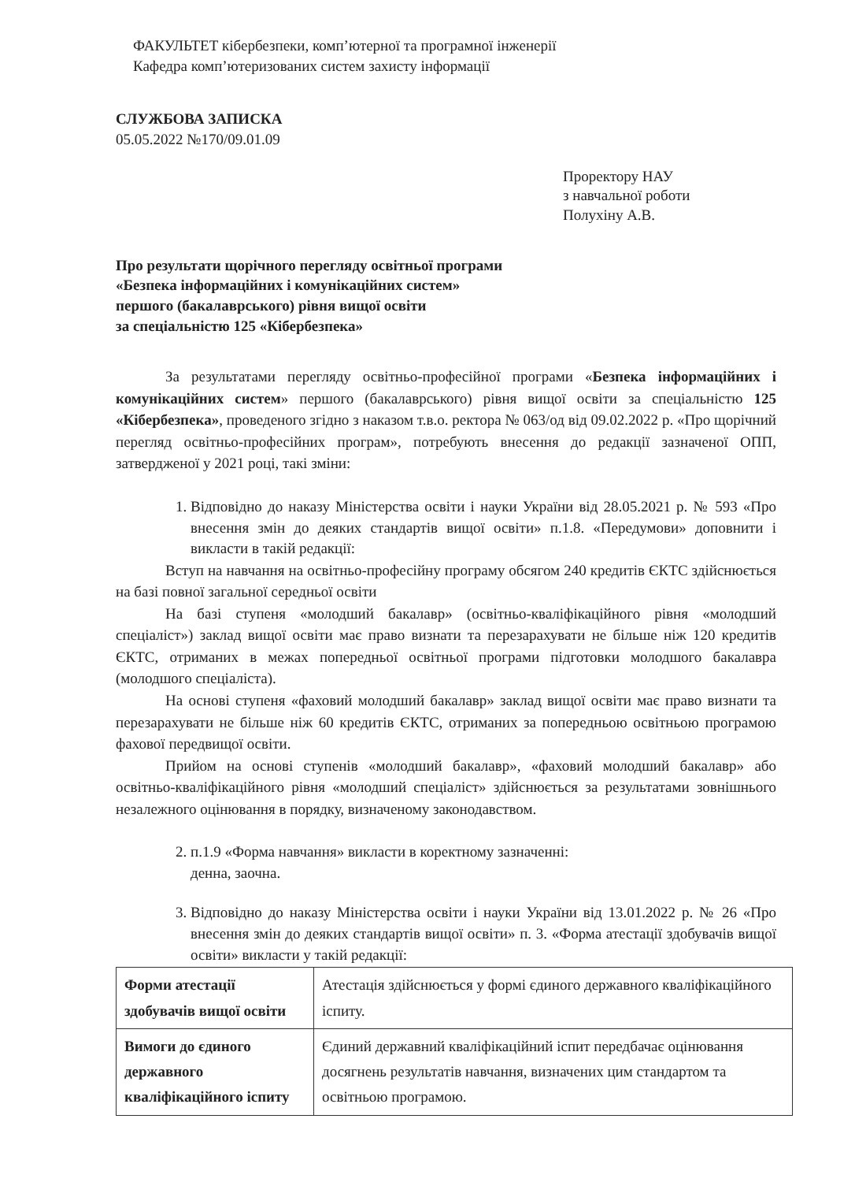ФАКУЛЬТЕТ кібербезпеки, комп’ютерної та програмної інженерії
Кафедра комп’ютеризованих систем захисту інформації
СЛУЖБОВА ЗАПИСКА
05.05.2022 №170/09.01.09
Проректору НАУ
з навчальної роботи
Полухіну А.В.
Про результати щорічного перегляду освітньої програми
«Безпека інформаційних і комунікаційних систем»
першого (бакалаврського) рівня вищої освіти
за спеціальністю 125 «Кібербезпека»
За результатами перегляду освітньо-професійної програми «Безпека інформаційних і комунікаційних систем» першого (бакалаврського) рівня вищої освіти за спеціальністю 125 «Кібербезпека», проведеного згідно з наказом т.в.о. ректора № 063/од від 09.02.2022 р. «Про щорічний перегляд освітньо-професійних програм», потребують внесення до редакції зазначеної ОПП, затвердженої у 2021 році, такі зміни:
1. Відповідно до наказу Міністерства освіти і науки України від 28.05.2021 р. № 593 «Про внесення змін до деяких стандартів вищої освіти» п.1.8. «Передумови» доповнити і викласти в такій редакції:
Вступ на навчання на освітньо-професійну програму обсягом 240 кредитів ЄКТС здійснюється на базі повної загальної середньої освіти
На базі ступеня «молодший бакалавр» (освітньо-кваліфікаційного рівня «молодший спеціаліст») заклад вищої освіти має право визнати та перезарахувати не більше ніж 120 кредитів ЄКТС, отриманих в межах попередньої освітньої програми підготовки молодшого бакалавра (молодшого спеціаліста).
На основі ступеня «фаховий молодший бакалавр» заклад вищої освіти має право визнати та перезарахувати не більше ніж 60 кредитів ЄКТС, отриманих за попередньою освітньою програмою фахової передвищої освіти.
Прийом на основі ступенів «молодший бакалавр», «фаховий молодший бакалавр» або освітньо-кваліфікаційного рівня «молодший спеціаліст» здійснюється за результатами зовнішнього незалежного оцінювання в порядку, визначеному законодавством.
2. п.1.9 «Форма навчання» викласти в коректному зазначенні:
денна, заочна.
3. Відповідно до наказу Міністерства освіти і науки України від 13.01.2022 р. № 26 «Про внесення змін до деяких стандартів вищої освіти» п. 3. «Форма атестації здобувачів вищої освіти» викласти у такій редакції:
| Форми атестації здобувачів вищої освіти | Атестація здійснюється у формі єдиного державного кваліфікаційного іспиту. |
| Вимоги до єдиного державного кваліфікаційного іспиту | Єдиний державний кваліфікаційний іспит передбачає оцінювання досягнень результатів навчання, визначених цим стандартом та освітньою програмою. |